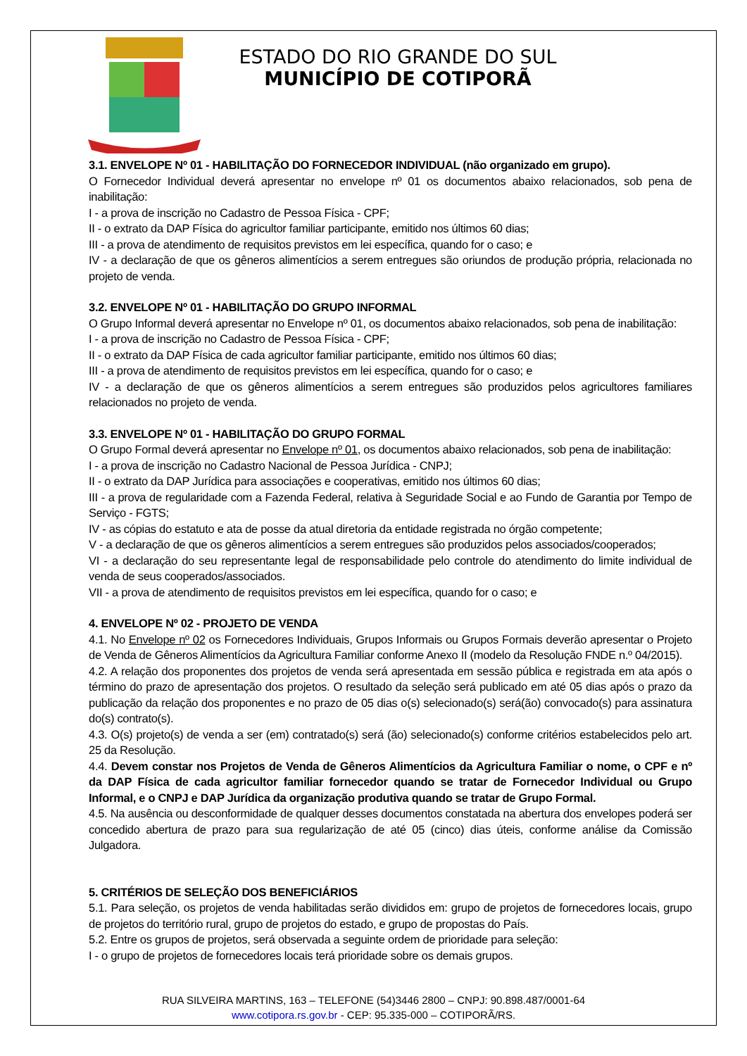ESTADO DO RIO GRANDE DO SUL
MUNICÍPIO DE COTIPORÃ
3.1. ENVELOPE Nº 01 - HABILITAÇÃO DO FORNECEDOR INDIVIDUAL (não organizado em grupo).
O Fornecedor Individual deverá apresentar no envelope nº 01 os documentos abaixo relacionados, sob pena de inabilitação:
I - a prova de inscrição no Cadastro de Pessoa Física - CPF;
II - o extrato da DAP Física do agricultor familiar participante, emitido nos últimos 60 dias;
III - a prova de atendimento de requisitos previstos em lei específica, quando for o caso; e
IV - a declaração de que os gêneros alimentícios a serem entregues são oriundos de produção própria, relacionada no projeto de venda.
3.2. ENVELOPE Nº 01 - HABILITAÇÃO DO GRUPO INFORMAL
O Grupo Informal deverá apresentar no Envelope nº 01, os documentos abaixo relacionados, sob pena de inabilitação:
I - a prova de inscrição no Cadastro de Pessoa Física - CPF;
II - o extrato da DAP Física de cada agricultor familiar participante, emitido nos últimos 60 dias;
III - a prova de atendimento de requisitos previstos em lei específica, quando for o caso; e
IV - a declaração de que os gêneros alimentícios a serem entregues são produzidos pelos agricultores familiares relacionados no projeto de venda.
3.3. ENVELOPE Nº 01 - HABILITAÇÃO DO GRUPO FORMAL
O Grupo Formal deverá apresentar no Envelope nº 01, os documentos abaixo relacionados, sob pena de inabilitação:
I - a prova de inscrição no Cadastro Nacional de Pessoa Jurídica - CNPJ;
II - o extrato da DAP Jurídica para associações e cooperativas, emitido nos últimos 60 dias;
III - a prova de regularidade com a Fazenda Federal, relativa à Seguridade Social e ao Fundo de Garantia por Tempo de Serviço - FGTS;
IV - as cópias do estatuto e ata de posse da atual diretoria da entidade registrada no órgão competente;
V - a declaração de que os gêneros alimentícios a serem entregues são produzidos pelos associados/cooperados;
VI - a declaração do seu representante legal de responsabilidade pelo controle do atendimento do limite individual de venda de seus cooperados/associados.
VII - a prova de atendimento de requisitos previstos em lei específica, quando for o caso; e
4. ENVELOPE Nº 02 - PROJETO DE VENDA
4.1. No Envelope nº 02 os Fornecedores Individuais, Grupos Informais ou Grupos Formais deverão apresentar o Projeto de Venda de Gêneros Alimentícios da Agricultura Familiar conforme Anexo II (modelo da Resolução FNDE n.º 04/2015).
4.2. A relação dos proponentes dos projetos de venda será apresentada em sessão pública e registrada em ata após o término do prazo de apresentação dos projetos. O resultado da seleção será publicado em até 05 dias após o prazo da publicação da relação dos proponentes e no prazo de 05 dias o(s) selecionado(s) será(ão) convocado(s) para assinatura do(s) contrato(s).
4.3. O(s) projeto(s) de venda a ser (em) contratado(s) será (ão) selecionado(s) conforme critérios estabelecidos pelo art. 25 da Resolução.
4.4. Devem constar nos Projetos de Venda de Gêneros Alimentícios da Agricultura Familiar o nome, o CPF e nº da DAP Física de cada agricultor familiar fornecedor quando se tratar de Fornecedor Individual ou Grupo Informal, e o CNPJ e DAP Jurídica da organização produtiva quando se tratar de Grupo Formal.
4.5. Na ausência ou desconformidade de qualquer desses documentos constatada na abertura dos envelopes poderá ser concedido abertura de prazo para sua regularização de até 05 (cinco) dias úteis, conforme análise da Comissão Julgadora.
5. CRITÉRIOS DE SELEÇÃO DOS BENEFICIÁRIOS
5.1. Para seleção, os projetos de venda habilitadas serão divididos em: grupo de projetos de fornecedores locais, grupo de projetos do território rural, grupo de projetos do estado, e grupo de propostas do País.
5.2. Entre os grupos de projetos, será observada a seguinte ordem de prioridade para seleção:
I - o grupo de projetos de fornecedores locais terá prioridade sobre os demais grupos.
RUA SILVEIRA MARTINS, 163 – TELEFONE (54)3446 2800 – CNPJ: 90.898.487/0001-64
www.cotipora.rs.gov.br - CEP: 95.335-000 – COTIPORÃ/RS.